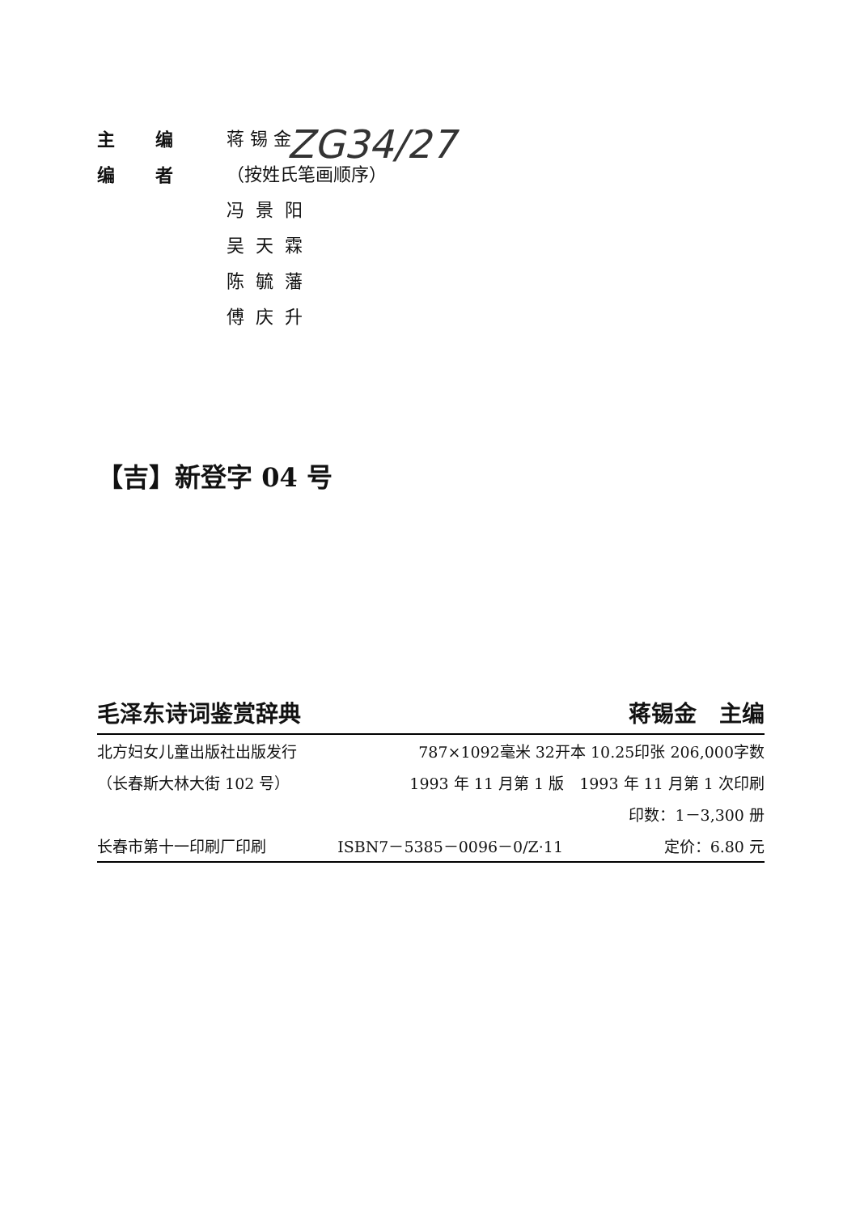ZG34/27
主编 蒋 锡 金
编者 （按姓氏笔画顺序）
冯景阳
吴天霖
陈毓藩
傅庆升
【吉】新登字 04 号
毛泽东诗词鉴赏辞典 蒋锡金　主编
| 北方妇女儿童出版社出版发行 | 787×1092毫米 32开本 10.25印张 206,000字数 | |
| （长春斯大林大街 102 号） | 1993 年 11 月第 1 版 1993 年 11 月第 1 次印刷 | |
| | 印数：1－3,300 册 | |
| 长春市第十一印刷厂印刷 | ISBN7－5385－0096－0/Z·11 | 定价：6.80 元 |